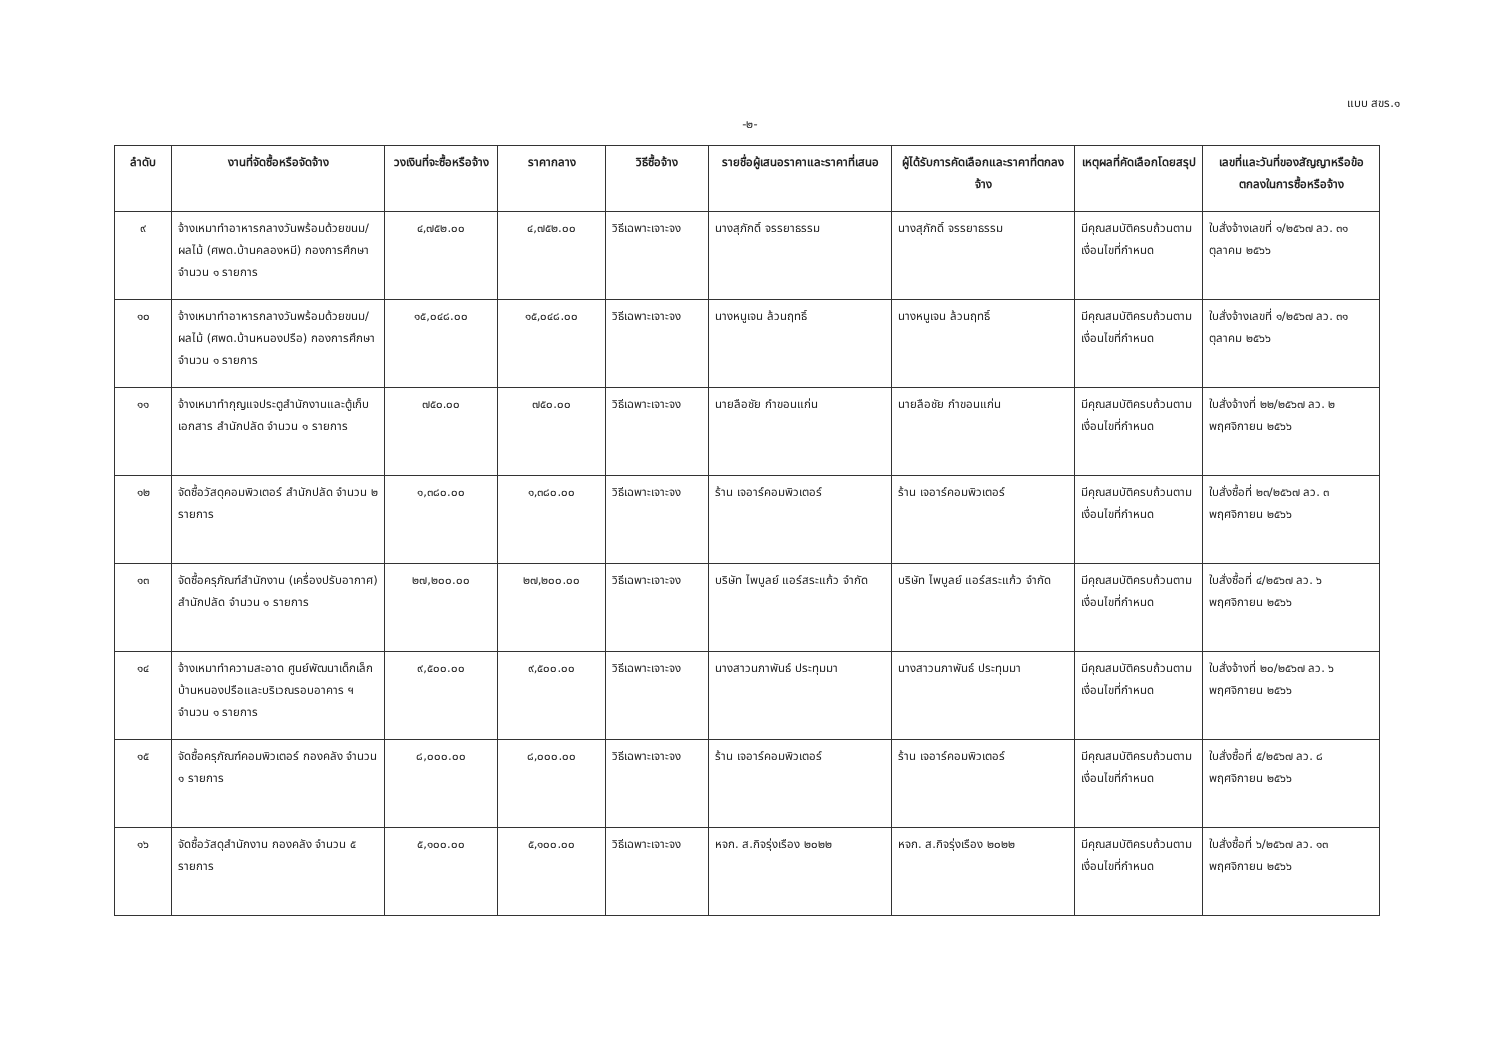แบบ สขร.๑
-๒-
| ลำดับ | งานที่จัดซื้อหรือจัดจ้าง | วงเงินที่จะซื้อหรือจ้าง | ราคากลาง | วิธีซื้อจ้าง | รายชื่อผู้เสนอราคาและราคาที่เสนอ | ผู้ได้รับการคัดเลือกและราคาที่ตกลงจ้าง | เหตุผลที่คัดเลือกโดยสรุป | เลขที่และวันที่ของสัญญาหรือข้อตกลงในการซื้อหรือจ้าง |
| --- | --- | --- | --- | --- | --- | --- | --- | --- |
| ๙ | จ้างเหมาทำอาหารกลางวันพร้อมด้วยขนม/ผลไม้ (ศพด.บ้านคลองหมี) กองการศึกษา จำนวน ๑ รายการ | ๔,๗๕๒.๐๐ | ๔,๗๕๒.๐๐ | วิธีเฉพาะเจาะจง | นางสุภักดิ์ จรรยาธรรม | นางสุภักดิ์ จรรยาธรรม | มีคุณสมบัติครบถ้วนตามเงื่อนไขที่กำหนด | ใบสั่งจ้างเลขที่ ๑/๒๕๖๗ ลว. ๓๑ ตุลาคม ๒๕๖๖ |
| ๑๐ | จ้างเหมาทำอาหารกลางวันพร้อมด้วยขนม/ผลไม้ (ศพด.บ้านหนองปรือ) กองการศึกษา จำนวน ๑ รายการ | ๑๕,๐๔๘.๐๐ | ๑๕,๐๔๘.๐๐ | วิธีเฉพาะเจาะจง | นางหนูเจน ล้วนฤทธิ์ | นางหนูเจน ล้วนฤทธิ์ | มีคุณสมบัติครบถ้วนตามเงื่อนไขที่กำหนด | ใบสั่งจ้างเลขที่ ๑/๒๕๖๗ ลว. ๓๑ ตุลาคม ๒๕๖๖ |
| ๑๑ | จ้างเหมาทำกุญแจประตูสำนักงานและตู้เก็บเอกสาร สำนักปลัด จำนวน ๑ รายการ | ๗๕๐.๐๐ | ๗๕๐.๐๐ | วิธีเฉพาะเจาะจง | นายลือชัย กำขอนแก่น | นายลือชัย กำขอนแก่น | มีคุณสมบัติครบถ้วนตามเงื่อนไขที่กำหนด | ใบสั่งจ้างที่ ๒๒/๒๕๖๗ ลว. ๒ พฤศจิกายน ๒๕๖๖ |
| ๑๒ | จัดซื้อวัสดุคอมพิวเตอร์ สำนักปลัด จำนวน ๒ รายการ | ๑,๓๘๐.๐๐ | ๑,๓๘๐.๐๐ | วิธีเฉพาะเจาะจง | ร้าน เจอาร์คอมพิวเตอร์ | ร้าน เจอาร์คอมพิวเตอร์ | มีคุณสมบัติครบถ้วนตามเงื่อนไขที่กำหนด | ใบสั่งซื้อที่ ๒๓/๒๕๖๗ ลว. ๓ พฤศจิกายน ๒๕๖๖ |
| ๑๓ | จัดซื้อครุภัณฑ์สำนักงาน (เครื่องปรับอากาศ) สำนักปลัด จำนวน ๑ รายการ | ๒๗,๒๐๐.๐๐ | ๒๗,๒๐๐.๐๐ | วิธีเฉพาะเจาะจง | บริษัท ไพบูลย์ แอร์สระแก้ว จำกัด | บริษัท ไพบูลย์ แอร์สระแก้ว จำกัด | มีคุณสมบัติครบถ้วนตามเงื่อนไขที่กำหนด | ใบสั่งซื้อที่ ๔/๒๕๖๗ ลว. ๖ พฤศจิกายน ๒๕๖๖ |
| ๑๔ | จ้างเหมาทำความสะอาด ศูนย์พัฒนาเด็กเล็กบ้านหนองปรือและบริเวณรอบอาคาร ฯ จำนวน ๑ รายการ | ๙,๕๐๐.๐๐ | ๙,๕๐๐.๐๐ | วิธีเฉพาะเจาะจง | นางสาวนภาพันธ์ ประทุมมา | นางสาวนภาพันธ์ ประทุมมา | มีคุณสมบัติครบถ้วนตามเงื่อนไขที่กำหนด | ใบสั่งจ้างที่ ๒๐/๒๕๖๗ ลว. ๖ พฤศจิกายน ๒๕๖๖ |
| ๑๕ | จัดซื้อครุภัณฑ์คอมพิวเตอร์ กองคลัง จำนวน ๑ รายการ | ๘,๐๐๐.๐๐ | ๘,๐๐๐.๐๐ | วิธีเฉพาะเจาะจง | ร้าน เจอาร์คอมพิวเตอร์ | ร้าน เจอาร์คอมพิวเตอร์ | มีคุณสมบัติครบถ้วนตามเงื่อนไขที่กำหนด | ใบสั่งซื้อที่ ๕/๒๕๖๗ ลว. ๘ พฤศจิกายน ๒๕๖๖ |
| ๑๖ | จัดซื้อวัสดุสำนักงาน กองคลัง จำนวน ๕ รายการ | ๕,๑๐๐.๐๐ | ๕,๑๐๐.๐๐ | วิธีเฉพาะเจาะจง | หจก. ส.กิจรุ่งเรือง ๒๐๒๒ | หจก. ส.กิจรุ่งเรือง ๒๐๒๒ | มีคุณสมบัติครบถ้วนตามเงื่อนไขที่กำหนด | ใบสั่งซื้อที่ ๖/๒๕๖๗ ลว. ๑๓ พฤศจิกายน ๒๕๖๖ |